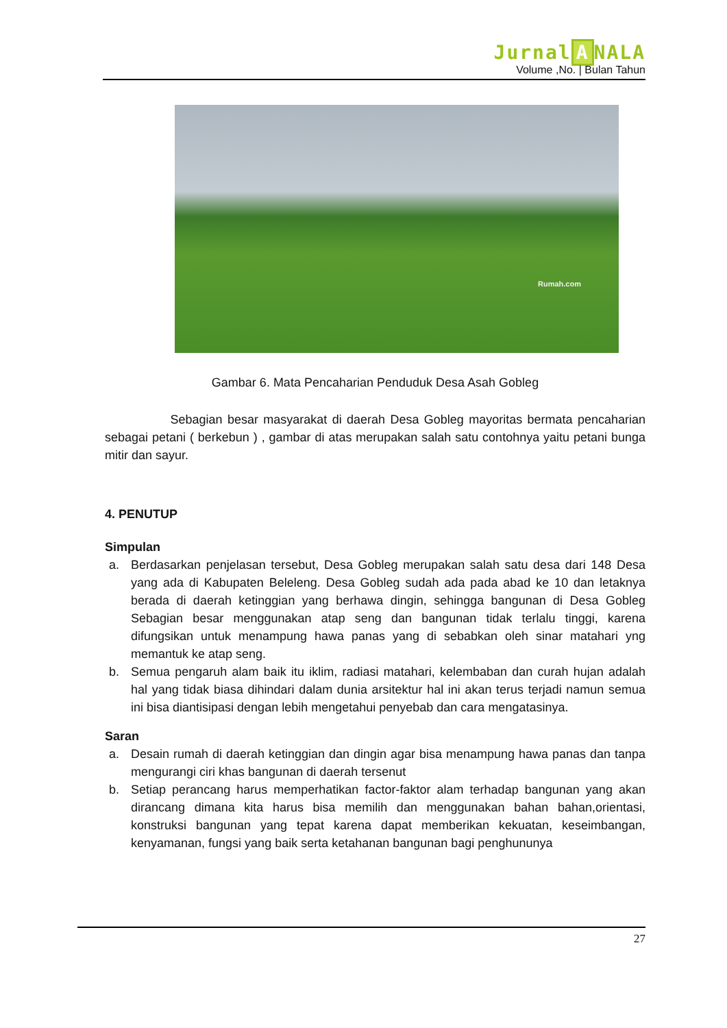Jurnal A NALA
Volume ,No. | Bulan Tahun
Rumah.com
Gambar 6. Mata Pencaharian Penduduk Desa Asah Gobleg
Sebagian besar masyarakat di daerah Desa Gobleg mayoritas bermata pencaharian sebagai petani ( berkebun ) , gambar di atas merupakan salah satu contohnya yaitu petani bunga mitir dan sayur.
4. PENUTUP
Simpulan
a. Berdasarkan penjelasan tersebut, Desa Gobleg merupakan salah satu desa dari 148 Desa yang ada di Kabupaten Beleleng. Desa Gobleg sudah ada pada abad ke 10 dan letaknya berada di daerah ketinggian yang berhawa dingin, sehingga bangunan di Desa Gobleg Sebagian besar menggunakan atap seng dan bangunan tidak terlalu tinggi, karena difungsikan untuk menampung hawa panas yang di sebabkan oleh sinar matahari yng memantuk ke atap seng.
b. Semua pengaruh alam baik itu iklim, radiasi matahari, kelembaban dan curah hujan adalah hal yang tidak biasa dihindari dalam dunia arsitektur hal ini akan terus terjadi namun semua ini bisa diantisipasi dengan lebih mengetahui penyebab dan cara mengatasinya.
Saran
a. Desain rumah di daerah ketinggian dan dingin agar bisa menampung hawa panas dan tanpa mengurangi ciri khas bangunan di daerah tersenut
b. Setiap perancang harus memperhatikan factor-faktor alam terhadap bangunan yang akan dirancang dimana kita harus bisa memilih dan menggunakan bahan bahan,orientasi, konstruksi bangunan yang tepat karena dapat memberikan kekuatan, keseimbangan, kenyamanan, fungsi yang baik serta ketahanan bangunan bagi penghununya
27